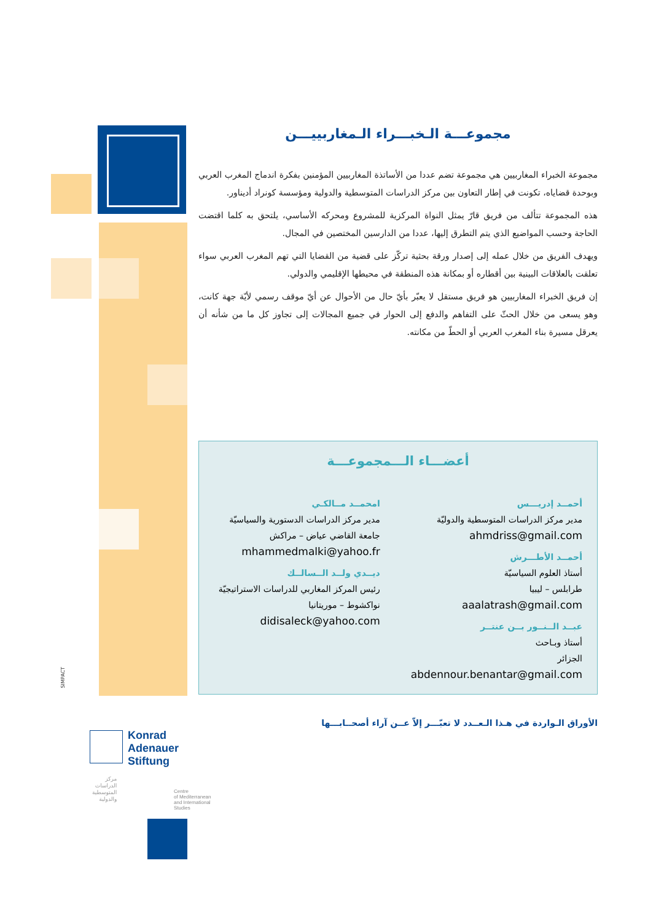مجموعـــة الـخبـــراء الـمغاربييـــن
مجموعة الخبراء المغاربيين هي مجموعة تضم عددا من الأساتذة المغاربيين المؤمنين بفكرة اندماج المغرب العربي وبوحدة قضاياه، تكونت في إطار التعاون بين مركز الدراسات المتوسطية والدولية ومؤسسة كونراد أديناور.
هذه المجموعة تتألف من فريق قارّ يمثل النواة المركزية للمشروع ومحركه الأساسي، يلتحق به كلما اقتضت الحاجة وحسب المواضيع الذي يتم التطرق إليها، عددا من الدارسين المختصين في المجال.
ويهدف الفريق من خلال عمله إلى إصدار ورقة بحثية تركّز على قضية من القضايا التي تهم المغرب العربي سواء تعلقت بالعلاقات البينية بين أقطاره أو بمكانة هذه المنطقة في محيطها الإقليمي والدولي.
إن فريق الخبراء المغاربيين هو فريق مستقل لا يعبّر بأيّ حال من الأحوال عن أيّ موقف رسمي لأيّة جهة كانت، وهو يسعى من خلال الحثّ على التفاهم والدفع إلى الحوار في جميع المجالات إلى تجاوز كل ما من شأنه أن يعرقل مسيرة بناء المغرب العربي أو الحطّ من مكانته.
أعضـــاء الـــمجموعـــة
أحمــد إدريـــس
مدير مركز الدراسات المتوسطية والدوليّة
ahmdriss@gmail.com
أحمــد الأطـــرش
أستاذ العلوم السياسيّة
طرابلس – ليبيا
aaalatrash@gmail.com
عبــد الــنــور بــن عنتــر
أستاذ وبـاحث
الجزائر
abdennour.benantar@gmail.com
امحمــد مــالكـي
مدير مركز الدراسات الدستورية والسياسيّة
جامعة القاضي عياض – مراكش
mhammedmalki@yahoo.fr
ديــدي ولــد الــسالــك
رئيس المركز المغاربي للدراسات الاستراتيجيّة
نواكشوط – موريتانيا
didisaleck@yahoo.com
الأوراق الـواردة في هـذا الـعــدد لا تعبّـــر إلاّ عــن آراء أصحــابـــها
Konrad
Adenauer
Stiftung
Centre
of Mediterranean
and International
Studies
مركز
الدراسات
المتوسطية
والدولية
SIMPACT